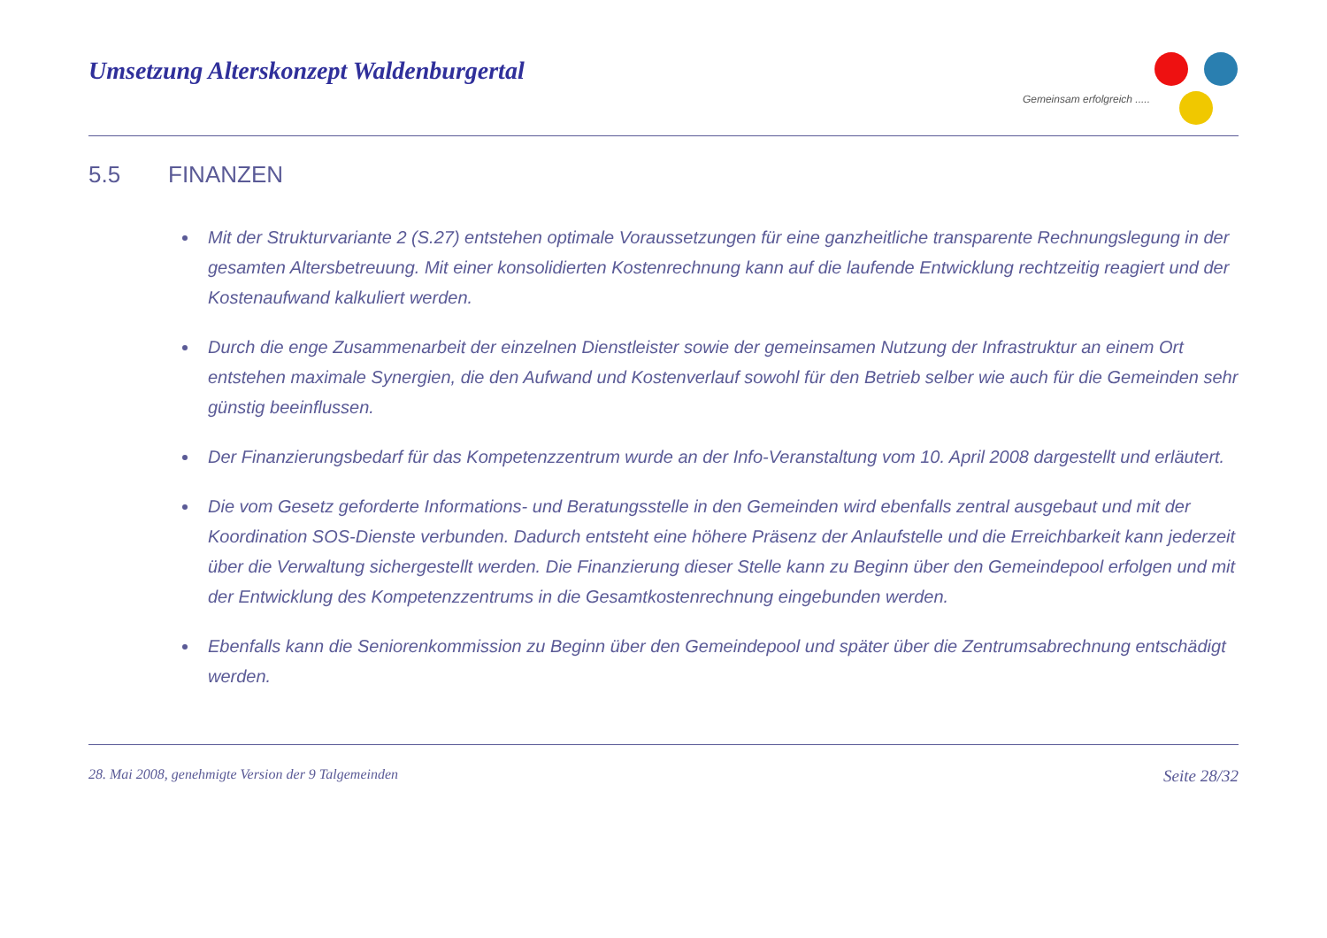Umsetzung Alterskonzept Waldenburgertal
Gemeinsam erfolgreich .....
5.5 FINANZEN
Mit der Strukturvariante 2 (S.27) entstehen optimale Voraussetzungen für eine ganzheitliche transparente Rechnungslegung in der gesamten Altersbetreuung. Mit einer konsolidierten Kostenrechnung kann auf die laufende Entwicklung rechtzeitig reagiert und der Kostenaufwand kalkuliert werden.
Durch die enge Zusammenarbeit der einzelnen Dienstleister sowie der gemeinsamen Nutzung der Infrastruktur an einem Ort entstehen maximale Synergien, die den Aufwand und Kostenverlauf sowohl für den Betrieb selber wie auch für die Gemeinden sehr günstig beeinflussen.
Der Finanzierungsbedarf für das Kompetenzzentrum wurde an der Info-Veranstaltung vom 10. April 2008 dargestellt und erläutert.
Die vom Gesetz geforderte Informations- und Beratungsstelle in den Gemeinden wird ebenfalls zentral ausgebaut und mit der Koordination SOS-Dienste verbunden. Dadurch entsteht eine höhere Präsenz der Anlaufstelle und die Erreichbarkeit kann jederzeit über die Verwaltung sichergestellt werden. Die Finanzierung dieser Stelle kann zu Beginn über den Gemeindepool erfolgen und mit der Entwicklung des Kompetenzzentrums in die Gesamtkostenrechnung eingebunden werden.
Ebenfalls kann die Seniorenkommission zu Beginn über den Gemeindepool und später über die Zentrumsabrechnung entschädigt werden.
28. Mai 2008, genehmigte Version der 9 Talgemeinden Seite 28/32